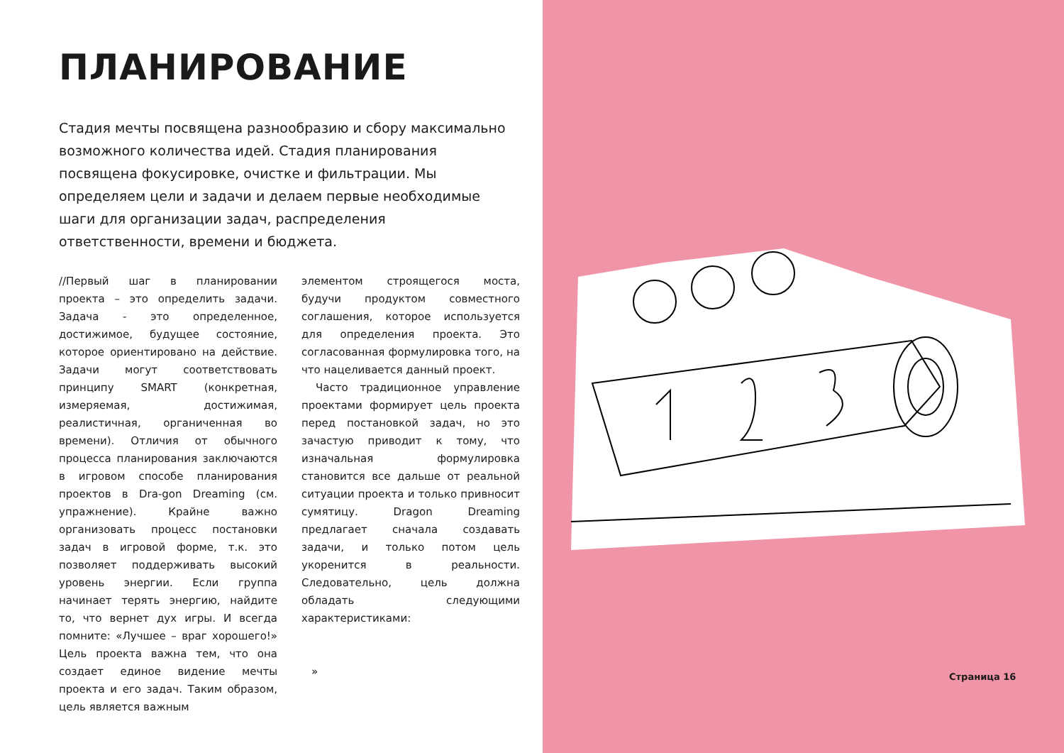ПЛАНИРОВАНИЕ
Стадия мечты посвящена разнообразию и сбору максимально возможного количества идей. Стадия планирования посвящена фокусировке, очистке и фильтрации. Мы определяем цели и задачи и делаем первые необходимые шаги для организации задач, распределения ответственности, времени и бюджета.
//Первый шаг в планировании проекта – это определить задачи. Задача - это определенное, достижимое, будущее состояние, которое ориентировано на действие. Задачи могут соответствовать принципу SMART (конкретная, измеряемая, достижимая, реалистичная, органиченная во времени). Отличия от обычного процесса планирования заключаются в игровом способе планирования проектов в Dra-gon Dreaming (см. упражнение). Крайне важно организовать процесс постановки задач в игровой форме, т.к. это позволяет поддерживать высокий уровень энергии. Если группа начинает терять энергию, найдите то, что вернет дух игры. И всегда помните: «Лучшее – враг хорошего!» Цель проекта важна тем, что она создает единое видение мечты проекта и его задач. Таким образом, цель является важным
элементом строящегося моста, будучи продуктом совместного соглашения, которое используется для определения проекта. Это согласованная формулировка того, на что нацеливается данный проект.
Часто традиционное управление проектами формирует цель проекта перед постановкой задач, но это зачастую приводит к тому, что изначальная формулировка становится все дальше от реальной ситуации проекта и только привносит сумятицу. Dragon Dreaming предлагает сначала создавать задачи, и только потом цель укоренится в реальности. Следовательно, цель должна обладать следующими характеристиками:
»
Страница 16